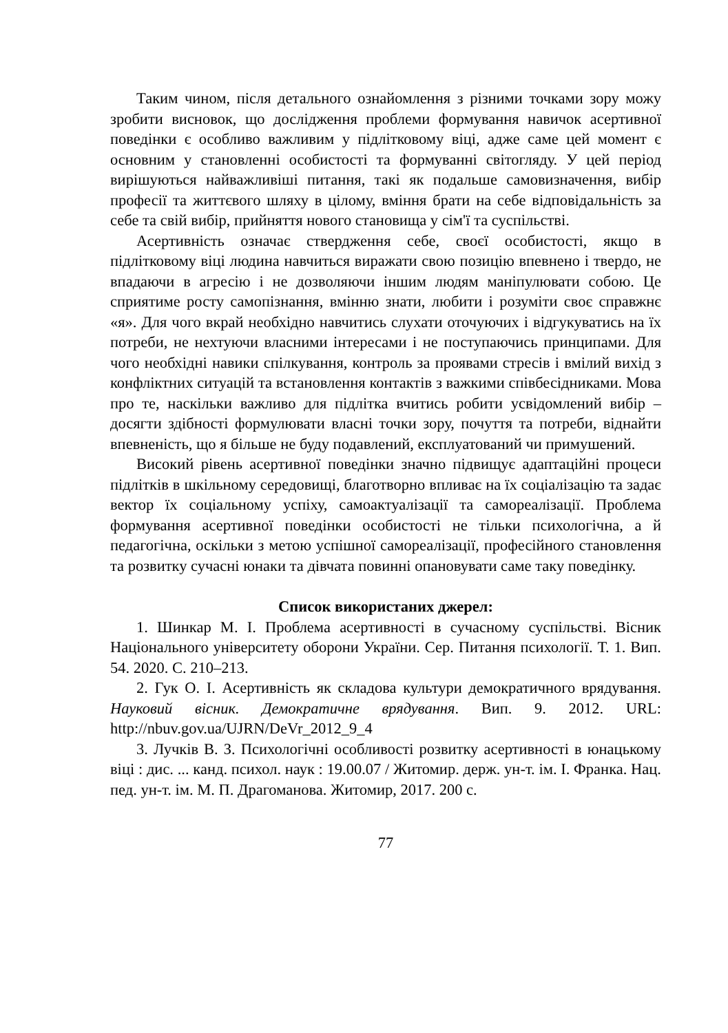Таким чином, після детального ознайомлення з різними точками зору можу зробити висновок, що дослідження проблеми формування навичок асертивної поведінки є особливо важливим у підлітковому віці, адже саме цей момент є основним у становленні особистості та формуванні світогляду. У цей період вирішуються найважливіші питання, такі як подальше самовизначення, вибір професії та життєвого шляху в цілому, вміння брати на себе відповідальність за себе та свій вибір, прийняття нового становища у сім'ї та суспільстві.
Асертивність означає ствердження себе, своєї особистості, якщо в підлітковому віці людина навчиться виражати свою позицію впевнено і твердо, не впадаючи в агресію і не дозволяючи іншим людям маніпулювати собою. Це сприятиме росту самопізнання, вмінню знати, любити і розуміти своє справжнє «я». Для чого вкрай необхідно навчитись слухати оточуючих і відгукуватись на їх потреби, не нехтуючи власними інтересами і не поступаючись принципами. Для чого необхідні навики спілкування, контроль за проявами стресів і вмілий вихід з конфліктних ситуацій та встановлення контактів з важкими співбесідниками. Мова про те, наскільки важливо для підлітка вчитись робити усвідомлений вибір – досягти здібності формулювати власні точки зору, почуття та потреби, віднайти впевненість, що я більше не буду подавлений, експлуатований чи примушений.
Високий рівень асертивної поведінки значно підвищує адаптаційні процеси підлітків в шкільному середовищі, благотворно впливає на їх соціалізацію та задає вектор їх соціальному успіху, самоактуалізації та самореалізації. Проблема формування асертивної поведінки особистості не тільки психологічна, а й педагогічна, оскільки з метою успішної самореалізації, професійного становлення та розвитку сучасні юнаки та дівчата повинні опановувати саме таку поведінку.
Список використаних джерел:
1. Шинкар М. І. Проблема асертивності в сучасному суспільстві. Вісник Національного університету оборони України. Сер. Питання психології. Т. 1. Вип. 54. 2020. С. 210–213.
2. Гук О. І. Асертивність як складова культури демократичного врядування. Науковий вісник. Демократичне врядування. Вип. 9. 2012. URL: http://nbuv.gov.ua/UJRN/DeVr_2012_9_4
3. Лучків В. З. Психологічні особливості розвитку асертивності в юнацькому віці : дис. ... канд. психол. наук : 19.00.07 / Житомир. держ. ун-т. ім. І. Франка. Нац. пед. ун-т. ім. М. П. Драгоманова. Житомир, 2017. 200 с.
77